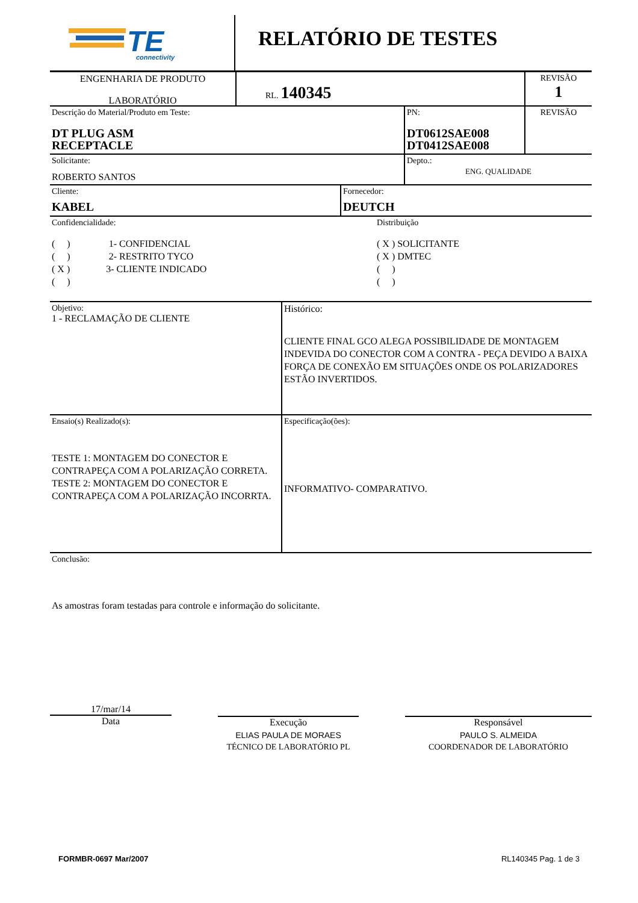TE
connectivity
RELATÓRIO DE TESTES
ENGENHARIA DE PRODUTO
LABORATÓRIO
RL. 140345
REVISÃO
1
Descrição do Material/Produto em Teste:
DT PLUG ASM
RECEPTACLE
PN:
DT0612SAE008
DT0412SAE008
REVISÃO
Solicitante:
ROBERTO SANTOS
Depto.:
ENG. QUALIDADE
Cliente:
KABEL
Fornecedor:
DEUTCH
Confidencialidade:
( ) 1- CONFIDENCIAL
( ) 2- RESTRITO TYCO
( X ) 3- CLIENTE INDICADO
( )
Distribuição
( X ) SOLICITANTE
( X ) DMTEC
( )
( )
Objetivo:
1 - RECLAMAÇÃO DE CLIENTE
Histórico:
CLIENTE FINAL GCO ALEGA POSSIBILIDADE DE MONTAGEM INDEVIDA DO CONECTOR COM A CONTRA - PEÇA DEVIDO A BAIXA FORÇA DE CONEXÃO EM SITUAÇÕES ONDE OS POLARIZADORES ESTÃO INVERTIDOS.
Ensaio(s) Realizado(s):
TESTE 1: MONTAGEM DO CONECTOR E CONTRAPEÇA COM A POLARIZAÇÃO CORRETA.
TESTE 2: MONTAGEM DO CONECTOR E CONTRAPEÇA COM A POLARIZAÇÃO INCORRTA.
Especificação(ões):
INFORMATIVO- COMPARATIVO.
Conclusão:
As amostras foram testadas para controle e informação do solicitante.
17/mar/14
Data
Execução
ELIAS PAULA DE MORAES
TÉCNICO DE LABORATÓRIO PL
Responsável
PAULO S. ALMEIDA
COORDENADOR DE LABORATÓRIO
FORMBR-0697 Mar/2007 RL140345 Pag. 1 de 3